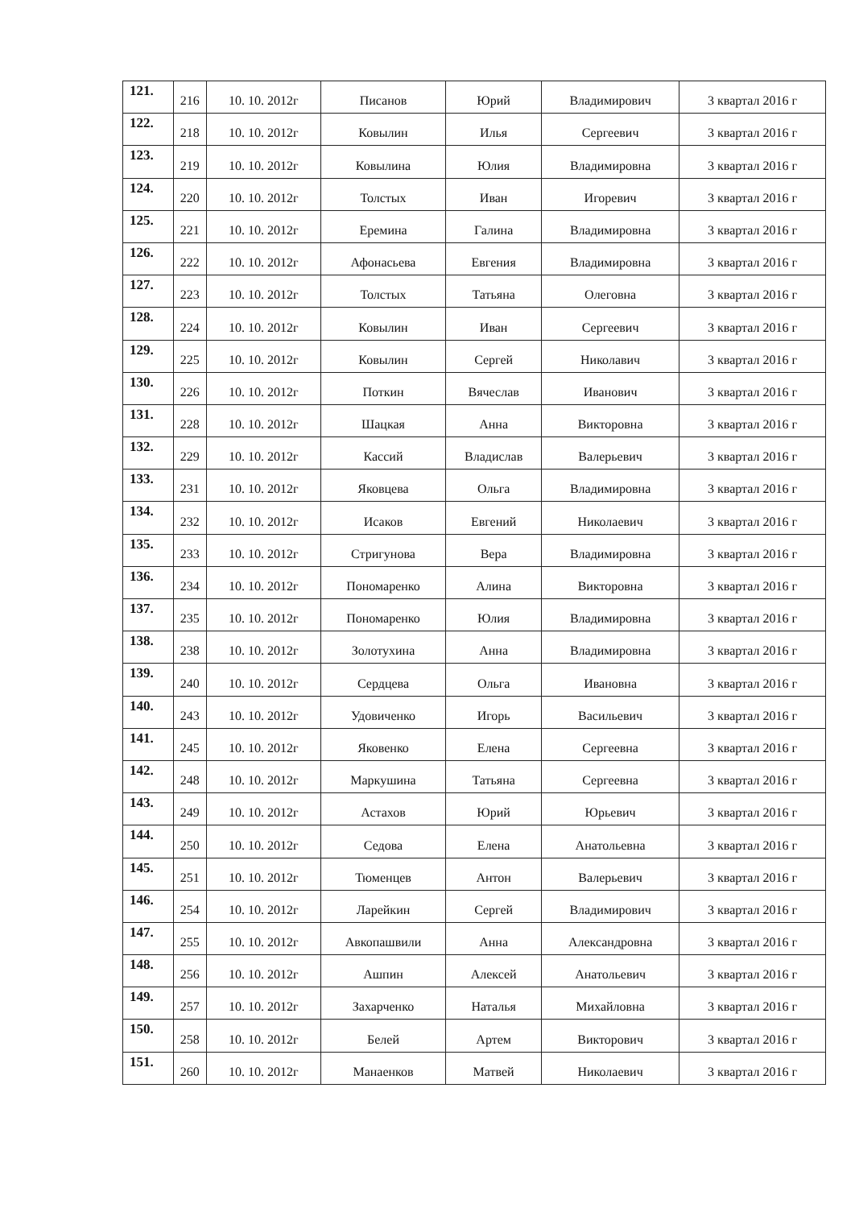| 121. | 216 | 10. 10. 2012г | Писанов | Юрий | Владимирович | 3 квартал 2016 г |
| 122. | 218 | 10. 10. 2012г | Ковылин | Илья | Сергеевич | 3 квартал 2016 г |
| 123. | 219 | 10. 10. 2012г | Ковылина | Юлия | Владимировна | 3 квартал 2016 г |
| 124. | 220 | 10. 10. 2012г | Толстых | Иван | Игоревич | 3 квартал 2016 г |
| 125. | 221 | 10. 10. 2012г | Еремина | Галина | Владимировна | 3 квартал 2016 г |
| 126. | 222 | 10. 10. 2012г | Афонасьева | Евгения | Владимировна | 3 квартал 2016 г |
| 127. | 223 | 10. 10. 2012г | Толстых | Татьяна | Олеговна | 3 квартал 2016 г |
| 128. | 224 | 10. 10. 2012г | Ковылин | Иван | Сергеевич | 3 квартал 2016 г |
| 129. | 225 | 10. 10. 2012г | Ковылин | Сергей | Николавич | 3 квартал 2016 г |
| 130. | 226 | 10. 10. 2012г | Поткин | Вячеслав | Иванович | 3 квартал 2016 г |
| 131. | 228 | 10. 10. 2012г | Шацкая | Анна | Викторовна | 3 квартал 2016 г |
| 132. | 229 | 10. 10. 2012г | Кассий | Владислав | Валерьевич | 3 квартал 2016 г |
| 133. | 231 | 10. 10. 2012г | Яковцева | Ольга | Владимировна | 3 квартал 2016 г |
| 134. | 232 | 10. 10. 2012г | Исаков | Евгений | Николаевич | 3 квартал 2016 г |
| 135. | 233 | 10. 10. 2012г | Стригунова | Вера | Владимировна | 3 квартал 2016 г |
| 136. | 234 | 10. 10. 2012г | Пономаренко | Алина | Викторовна | 3 квартал 2016 г |
| 137. | 235 | 10. 10. 2012г | Пономаренко | Юлия | Владимировна | 3 квартал 2016 г |
| 138. | 238 | 10. 10. 2012г | Золотухина | Анна | Владимировна | 3 квартал 2016 г |
| 139. | 240 | 10. 10. 2012г | Сердцева | Ольга | Ивановна | 3 квартал 2016 г |
| 140. | 243 | 10. 10. 2012г | Удовиченко | Игорь | Васильевич | 3 квартал 2016 г |
| 141. | 245 | 10. 10. 2012г | Яковенко | Елена | Сергеевна | 3 квартал 2016 г |
| 142. | 248 | 10. 10. 2012г | Маркушина | Татьяна | Сергеевна | 3 квартал 2016 г |
| 143. | 249 | 10. 10. 2012г | Астахов | Юрий | Юрьевич | 3 квартал 2016 г |
| 144. | 250 | 10. 10. 2012г | Седова | Елена | Анатольевна | 3 квартал 2016 г |
| 145. | 251 | 10. 10. 2012г | Тюменцев | Антон | Валерьевич | 3 квартал 2016 г |
| 146. | 254 | 10. 10. 2012г | Ларейкин | Сергей | Владимирович | 3 квартал 2016 г |
| 147. | 255 | 10. 10. 2012г | Авкопашвили | Анна | Александровна | 3 квартал 2016 г |
| 148. | 256 | 10. 10. 2012г | Ашпин | Алексей | Анатольевич | 3 квартал 2016 г |
| 149. | 257 | 10. 10. 2012г | Захарченко | Наталья | Михайловна | 3 квартал 2016 г |
| 150. | 258 | 10. 10. 2012г | Белей | Артем | Викторович | 3 квартал 2016 г |
| 151. | 260 | 10. 10. 2012г | Манаенков | Матвей | Николаевич | 3 квартал 2016 г |